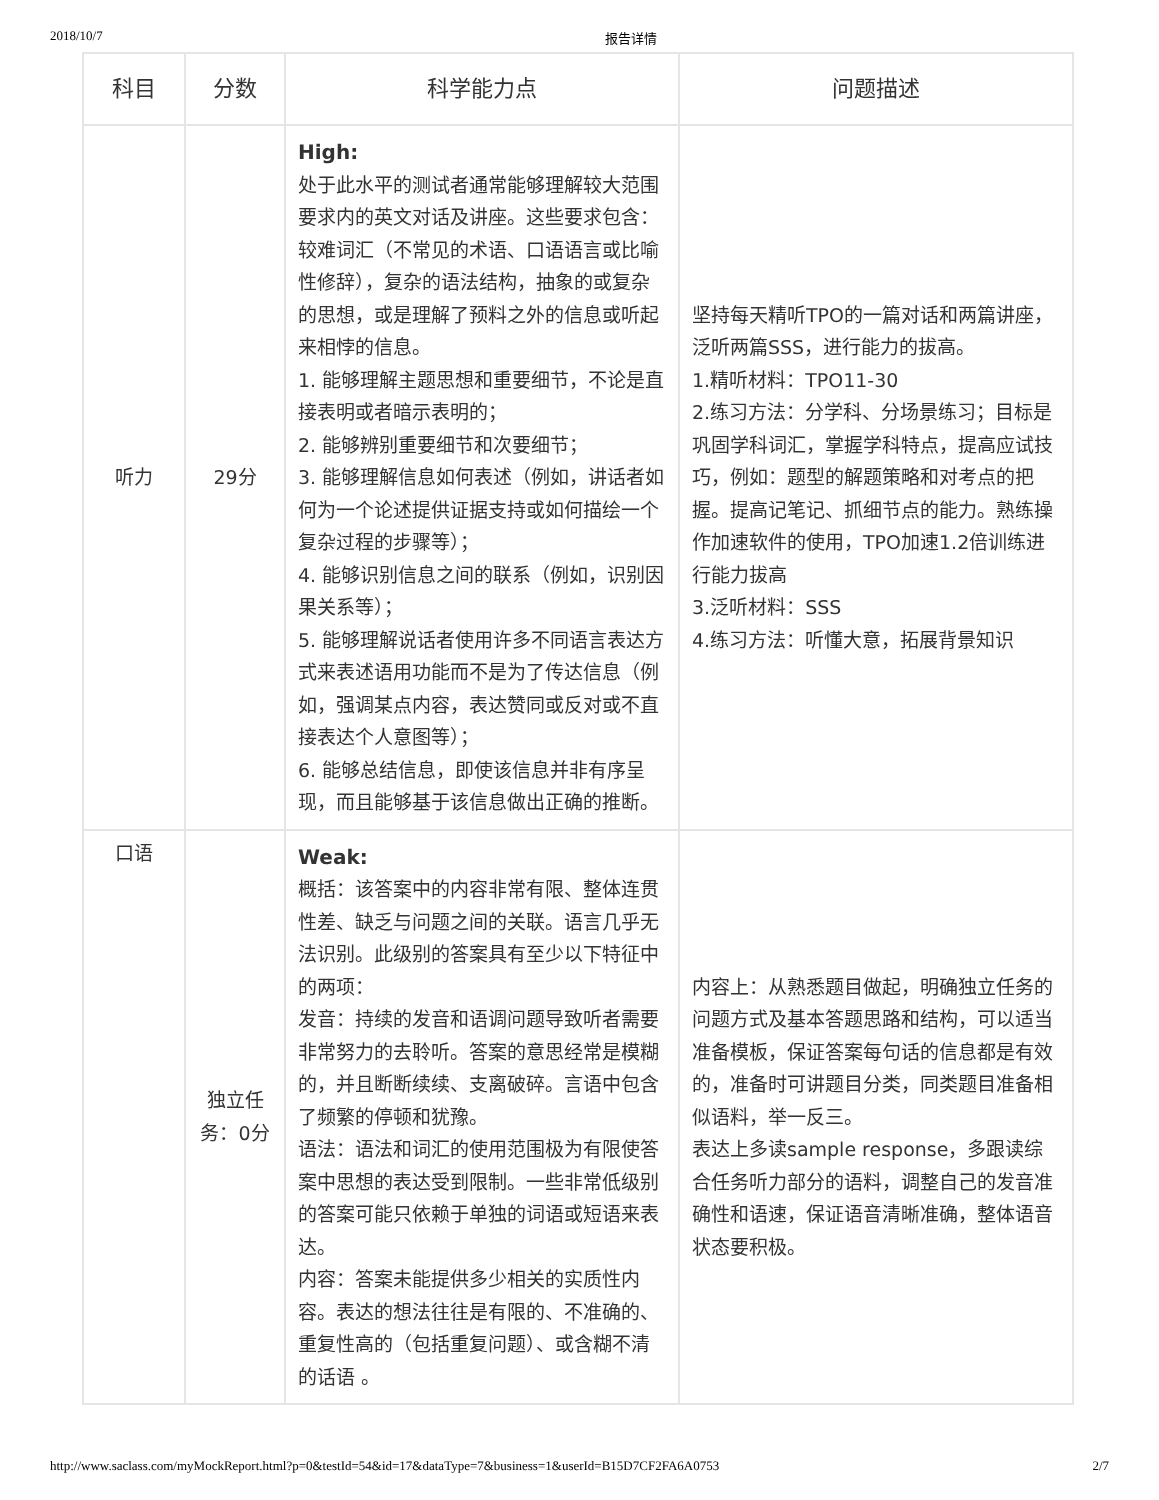2018/10/7 报告详情
| 科目 | 分数 | 科学能力点 | 问题描述 |
| --- | --- | --- | --- |
| 听力 | 29分 | High: 处于此水平的测试者通常能够理解较大范围要求内的英文对话及讲座。这些要求包含：较难词汇（不常见的术语、口语语言或比喻性修辞），复杂的语法结构，抽象的或复杂的思想，或是理解了预料之外的信息或听起来相悖的信息。 1. 能够理解主题思想和重要细节，不论是直接表明或者暗示表明的； 2. 能够辨别重要细节和次要细节； 3. 能够理解信息如何表述（例如，讲话者如何为一个论述提供证据支持或如何描绘一个复杂过程的步骤等）； 4. 能够识别信息之间的联系（例如，识别因果关系等）； 5. 能够理解说话者使用许多不同语言表达方式来表述语用功能而不是为了传达信息（例如，强调某点内容，表达赞同或反对或不直接表达个人意图等）； 6. 能够总结信息，即使该信息并非有序呈现，而且能够基于该信息做出正确的推断。 | 坚持每天精听TPO的一篇对话和两篇讲座，泛听两篇SSS，进行能力的拔高。 1.精听材料：TPO11-30 2.练习方法：分学科、分场景练习；目标是巩固学科词汇，掌握学科特点，提高应试技巧，例如：题型的解题策略和对考点的把握。提高记笔记、抓细节点的能力。熟练操作加速软件的使用，TPO加速1.2倍训练进行能力拔高 3.泛听材料：SSS 4.练习方法：听懂大意，拓展背景知识 |
| 口语 | 独立任务：0分 | Weak: 概括：该答案中的内容非常有限、整体连贯性差、缺乏与问题之间的关联。语言几乎无法识别。此级别的答案具有至少以下特征中的两项： 发音：持续的发音和语调问题导致听者需要非常努力的去聆听。答案的意思经常是模糊的，并且断断续续、支离破碎。言语中包含了频繁的停顿和犹豫。 语法：语法和词汇的使用范围极为有限使答案中思想的表达受到限制。一些非常低级别的答案可能只依赖于单独的词语或短语来表达。 内容：答案未能提供多少相关的实质性内容。表达的想法往往是有限的、不准确的、重复性高的（包括重复问题）、或含糊不清的话语 。 | 内容上：从熟悉题目做起，明确独立任务的问题方式及基本答题思路和结构，可以适当准备模板，保证答案每句话的信息都是有效的，准备时可讲题目分类，同类题目准备相似语料，举一反三。 表达上多读sample response，多跟读综合任务听力部分的语料，调整自己的发音准确性和语速，保证语音清晰准确，整体语音状态要积极。 |
http://www.saclass.com/myMockReport.html?p=0&testId=54&id=17&dataType=7&business=1&userId=B15D7CF2FA6A0753 2/7